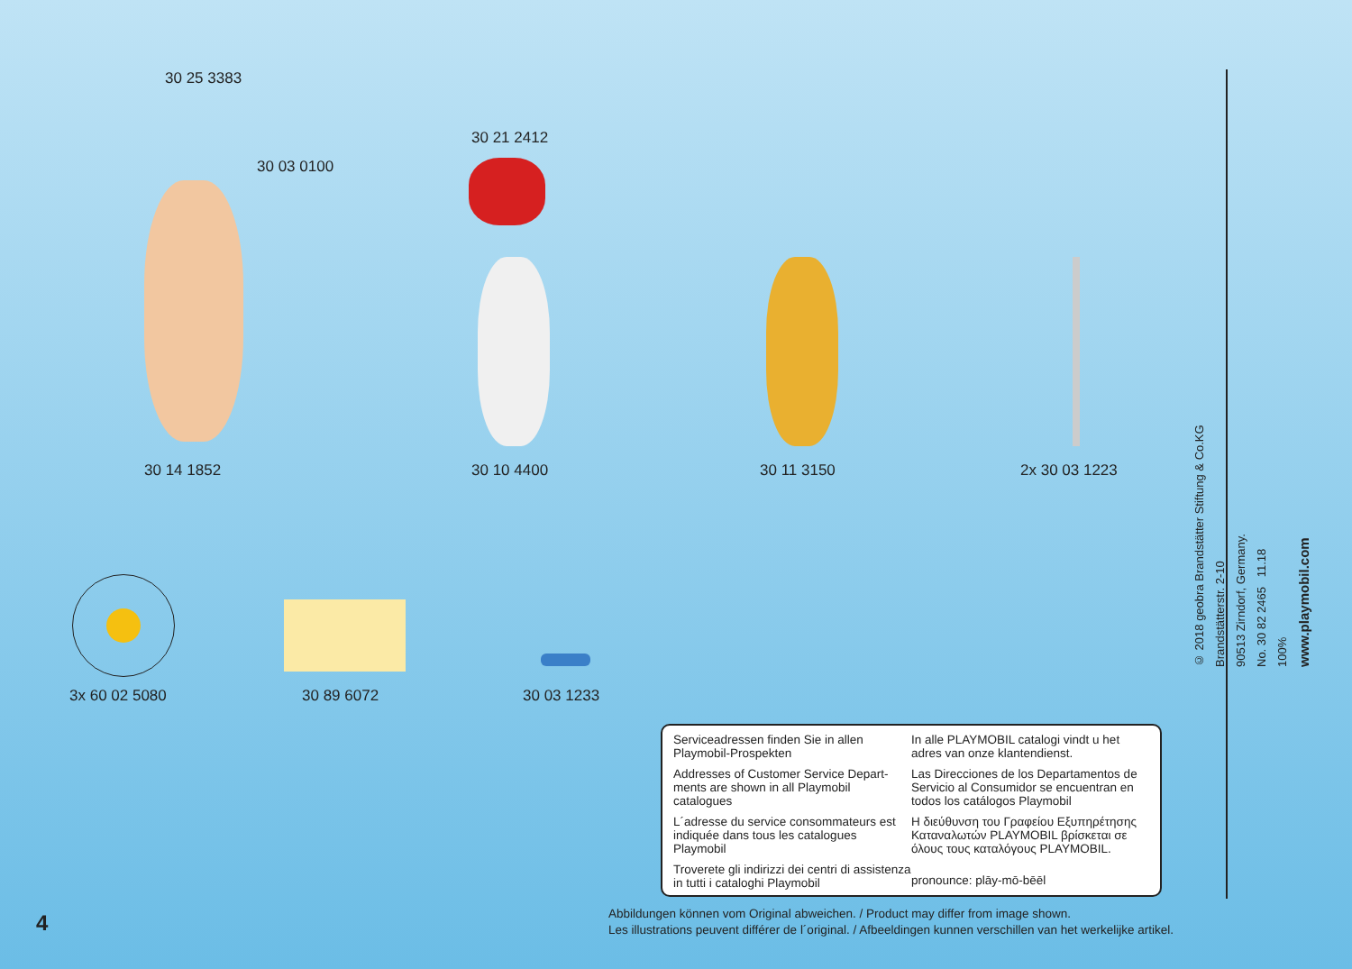30 25 3383
30 03 0100
30 21 2412
30 14 1852 30 10 4400 30 11 3150 2x 30 03 1223
3x 60 02 5080 30 89 6072 30 03 1233
Serviceadressen finden Sie in allen Playmobil-Prospekten
Addresses of Customer Service Depart-ments are shown in all Playmobil catalogues
L´adresse du service consommateurs est indiquée dans tous les catalogues Playmobil
Troverete gli indirizzi dei centri di assistenza in tutti i cataloghi Playmobil
In alle PLAYMOBIL catalogi vindt u het adres van onze klantendienst.
Las Direcciones de los Departamentos de Servicio al Consumidor se encuentran en todos los catálogos Playmobil
Η διεύθυνση του Γραφείου Εξυπηρέτησης Καταναλωτών PLAYMOBIL βρίσκεται σε όλους τους καταλόγους PLAYMOBIL.
pronounce: plāy-mō-bēēl
www.playmobil.com
100%
No. 30 82 2465 11.18
90513 Zirndorf, Germany.
Brandstätterstr. 2-10
© 2018 geobra Brandstätter Stiftung & Co.KG
Abbildungen können vom Original abweichen. / Product may differ from image shown.
Les illustrations peuvent différer de l´original. / Afbeeldingen kunnen verschillen van het werkelijke artikel.
4